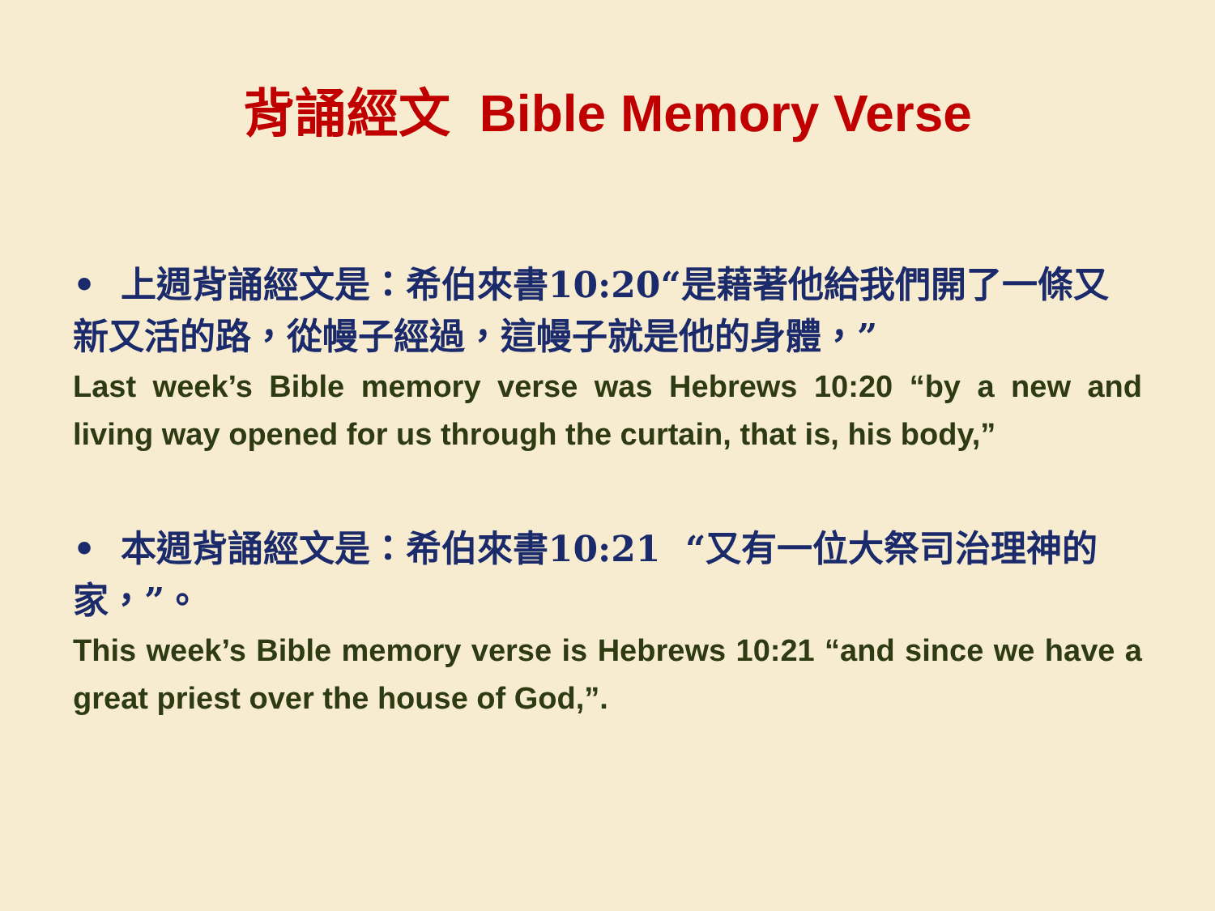背誦經文 Bible Memory Verse
• 上週背誦經文是：希伯來書10:20“是藉著他給我們開了一條又新又活的路，從幔子經過，這幔子就是他的身體，”
Last week’s Bible memory verse was Hebrews 10:20 “by a new and living way opened for us through the curtain, that is, his body,”
• 本週背誦經文是：希伯來書10:21 “又有一位大祭司治理神的家，”。
This week’s Bible memory verse is Hebrews 10:21 “and since we have a great priest over the house of God,”.